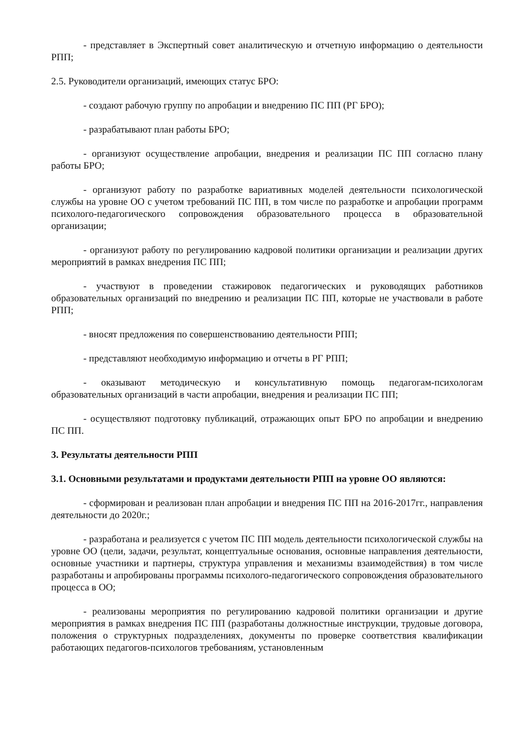- представляет в Экспертный совет аналитическую и отчетную информацию о деятельности РПП;
2.5. Руководители организаций, имеющих статус БРО:
- создают рабочую группу по апробации и внедрению ПС ПП (РГ БРО);
- разрабатывают план работы БРО;
- организуют осуществление апробации, внедрения и реализации ПС ПП согласно плану работы БРО;
- организуют работу по разработке вариативных моделей деятельности психологической службы на уровне ОО с учетом требований ПС ПП, в том числе по разработке и апробации программ психолого-педагогического сопровождения образовательного процесса в образовательной организации;
- организуют работу по регулированию кадровой политики организации и реализации других мероприятий в рамках внедрения ПС ПП;
- участвуют в проведении стажировок педагогических и руководящих работников образовательных организаций по внедрению и реализации ПС ПП, которые не участвовали в работе РПП;
- вносят предложения по совершенствованию деятельности РПП;
- представляют необходимую информацию и отчеты в РГ РПП;
- оказывают методическую и консультативную помощь педагогам-психологам образовательных организаций в части апробации, внедрения и реализации ПС ПП;
- осуществляют подготовку публикаций, отражающих опыт БРО по апробации и внедрению ПС ПП.
3. Результаты деятельности РПП
3.1. Основными результатами и продуктами деятельности РПП на уровне ОО являются:
- сформирован и реализован план апробации и внедрения ПС ПП на 2016-2017гг., направления деятельности до 2020г.;
- разработана и реализуется с учетом ПС ПП модель деятельности психологической службы на уровне ОО (цели, задачи, результат, концептуальные основания, основные направления деятельности, основные участники и партнеры, структура управления и механизмы взаимодействия) в том числе разработаны и апробированы программы психолого-педагогического сопровождения образовательного процесса в ОО;
- реализованы мероприятия по регулированию кадровой политики организации и другие мероприятия в рамках внедрения ПС ПП (разработаны должностные инструкции, трудовые договора, положения о структурных подразделениях, документы по проверке соответствия квалификации работающих педагогов-психологов требованиям, установленным